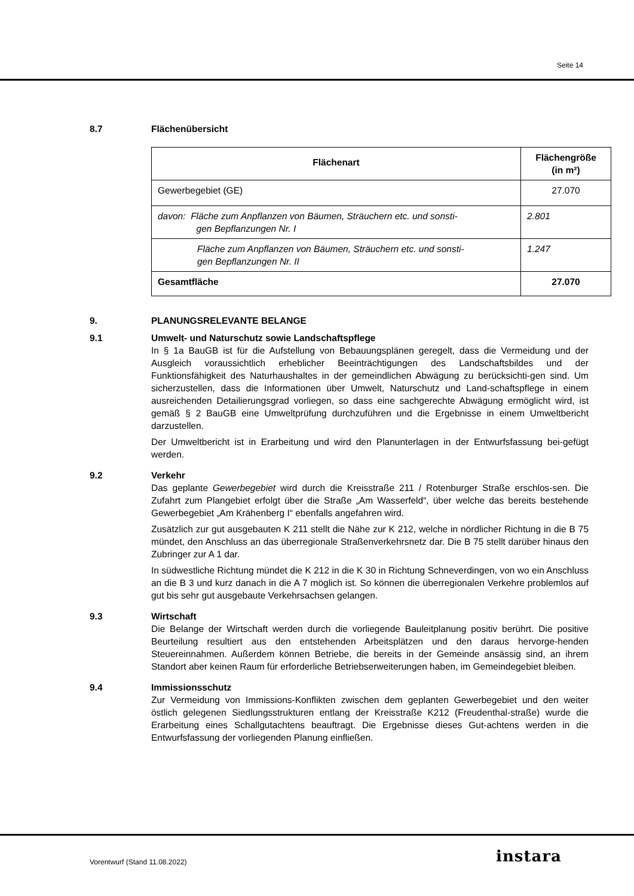Seite 14
8.7 Flächenübersicht
| Flächenart | Flächengröße (in m²) |
| --- | --- |
| Gewerbegebiet (GE) | 27.070 |
| davon: Fläche zum Anpflanzen von Bäumen, Sträuchern etc. und sonsti- gen Bepflanzungen Nr. I | 2.801 |
| Fläche zum Anpflanzen von Bäumen, Sträuchern etc. und sonsti- gen Bepflanzungen Nr. II | 1.247 |
| Gesamtfläche | 27.070 |
9. PLANUNGSRELEVANTE BELANGE
9.1 Umwelt- und Naturschutz sowie Landschaftspflege
In § 1a BauGB ist für die Aufstellung von Bebauungsplänen geregelt, dass die Vermeidung und der Ausgleich voraussichtlich erheblicher Beeinträchtigungen des Landschaftsbildes und der Funktionsfähigkeit des Naturhaushaltes in der gemeindlichen Abwägung zu berücksichti-gen sind. Um sicherzustellen, dass die Informationen über Umwelt, Naturschutz und Land-schaftspflege in einem ausreichenden Detailierungsgrad vorliegen, so dass eine sachgerechte Abwägung ermöglicht wird, ist gemäß § 2 BauGB eine Umweltprüfung durchzuführen und die Ergebnisse in einem Umweltbericht darzustellen.
Der Umweltbericht ist in Erarbeitung und wird den Planunterlagen in der Entwurfsfassung bei-gefügt werden.
9.2 Verkehr
Das geplante Gewerbegebiet wird durch die Kreisstraße 211 / Rotenburger Straße erschlos-sen. Die Zufahrt zum Plangebiet erfolgt über die Straße „Am Wasserfeld“, über welche das bereits bestehende Gewerbegebiet „Am Krähenberg I“ ebenfalls angefahren wird.
Zusätzlich zur gut ausgebauten K 211 stellt die Nähe zur K 212, welche in nördlicher Richtung in die B 75 mündet, den Anschluss an das überregionale Straßenverkehrsnetz dar. Die B 75 stellt darüber hinaus den Zubringer zur A 1 dar.
In südwestliche Richtung mündet die K 212 in die K 30 in Richtung Schneverdingen, von wo ein Anschluss an die B 3 und kurz danach in die A 7 möglich ist. So können die überregionalen Verkehre problemlos auf gut bis sehr gut ausgebaute Verkehrsachsen gelangen.
9.3 Wirtschaft
Die Belange der Wirtschaft werden durch die vorliegende Bauleitplanung positiv berührt. Die positive Beurteilung resultiert aus den entstehenden Arbeitsplätzen und den daraus hervorge-henden Steuereinnahmen. Außerdem können Betriebe, die bereits in der Gemeinde ansässig sind, an ihrem Standort aber keinen Raum für erforderliche Betriebserweiterungen haben, im Gemeindegebiet bleiben.
9.4 Immissionsschutz
Zur Vermeidung von Immissions-Konflikten zwischen dem geplanten Gewerbegebiet und den weiter östlich gelegenen Siedlungsstrukturen entlang der Kreisstraße K212 (Freudenthal-straße) wurde die Erarbeitung eines Schallgutachtens beauftragt. Die Ergebnisse dieses Gut-achtens werden in die Entwurfsfassung der vorliegenden Planung einfließen.
Vorentwurf (Stand 11.08.2022) instara